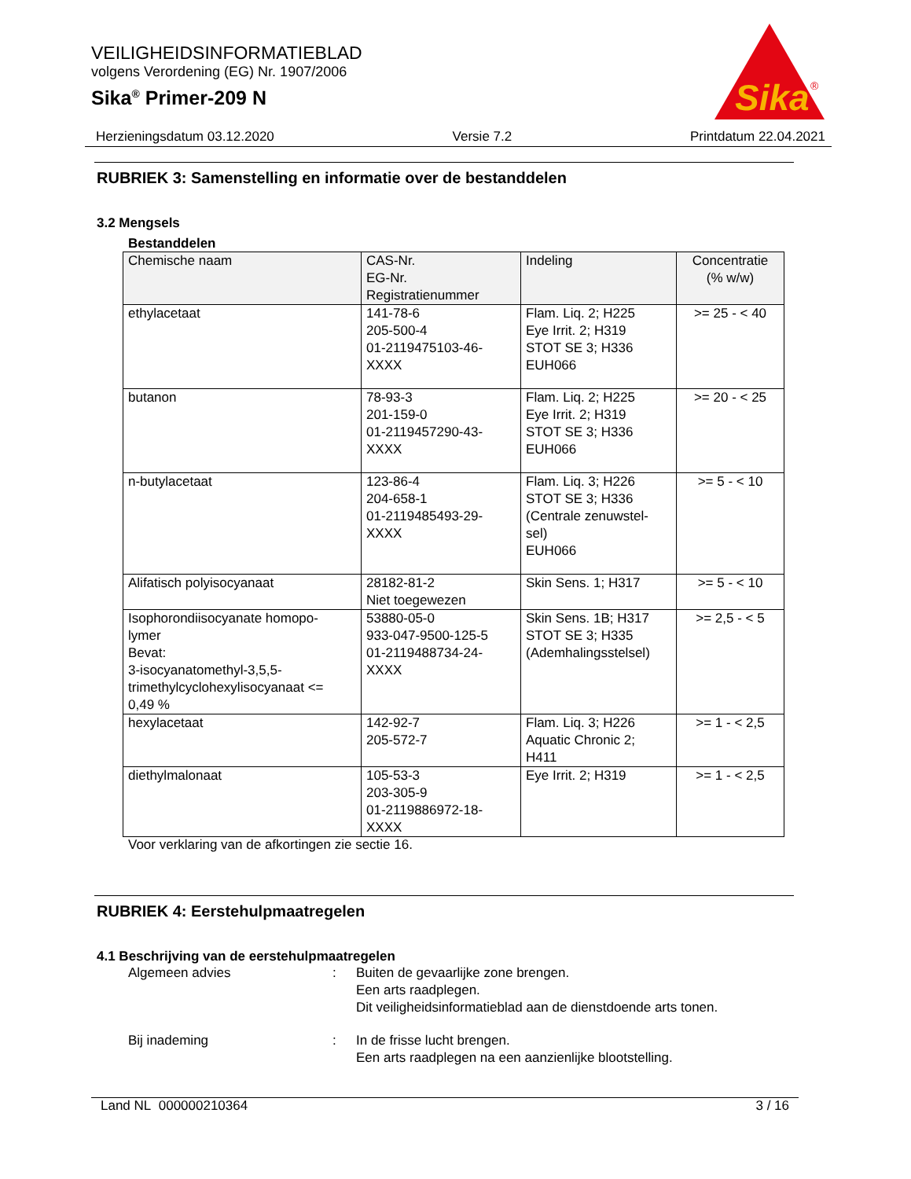VEILIGHEIDSINFORMATIEBLAD
volgens Verordening (EG) Nr. 1907/2006
Sika<sup>®</sup> Primer-209 N
Sika
®
Herzieningsdatum 03.12.2020 Versie 7.2 Printdatum 22.04.2021
RUBRIEK 3: Samenstelling en informatie over de bestanddelen
3.2 Mengsels
Bestanddelen
| Chemische naam | CAS-Nr. EG-Nr. Registratienummer | Indeling | Concentratie (% w/w) |
| --- | --- | --- | --- |
| ethylacetaat | 141-78-6 205-500-4 01-2119475103-46- XXXX | Flam. Liq. 2; H225 Eye Irrit. 2; H319 STOT SE 3; H336 EUH066 | >= 25 - < 40 |
| butanon | 78-93-3 201-159-0 01-2119457290-43- XXXX | Flam. Liq. 2; H225 Eye Irrit. 2; H319 STOT SE 3; H336 EUH066 | >= 20 - < 25 |
| n-butylacetaat | 123-86-4 204-658-1 01-2119485493-29- XXXX | Flam. Liq. 3; H226 STOT SE 3; H336 (Centrale zenuwstel- sel) EUH066 | >= 5 - < 10 |
| Alifatisch polyisocyanaat | 28182-81-2 Niet toegewezen | Skin Sens. 1; H317 | >= 5 - < 10 |
| Isophorondiisocyanate homopo- lymer Bevat: 3-isocyanatomethyl-3,5,5- trimethylcyclohexylisocyanaat <= 0,49 % | 53880-05-0 933-047-9500-125-5 01-2119488734-24- XXXX | Skin Sens. 1B; H317 STOT SE 3; H335 (Ademhalingsstelsel) | >= 2,5 - < 5 |
| hexylacetaat | 142-92-7 205-572-7 | Flam. Liq. 3; H226 Aquatic Chronic 2; H411 | >= 1 - < 2,5 |
| diethylmalonaat | 105-53-3 203-305-9 01-2119886972-18- XXXX | Eye Irrit. 2; H319 | >= 1 - < 2,5 |
Voor verklaring van de afkortingen zie sectie 16.
RUBRIEK 4: Eerstehulpmaatregelen
4.1 Beschrijving van de eerstehulpmaatregelen
Algemeen advies : Buiten de gevaarlijke zone brengen.
Een arts raadplegen.
Dit veiligheidsinformatieblad aan de dienstdoende arts tonen.
Bij inademing : In de frisse lucht brengen.
Een arts raadplegen na een aanzienlijke blootstelling.
Land NL 000000210364 3 / 16